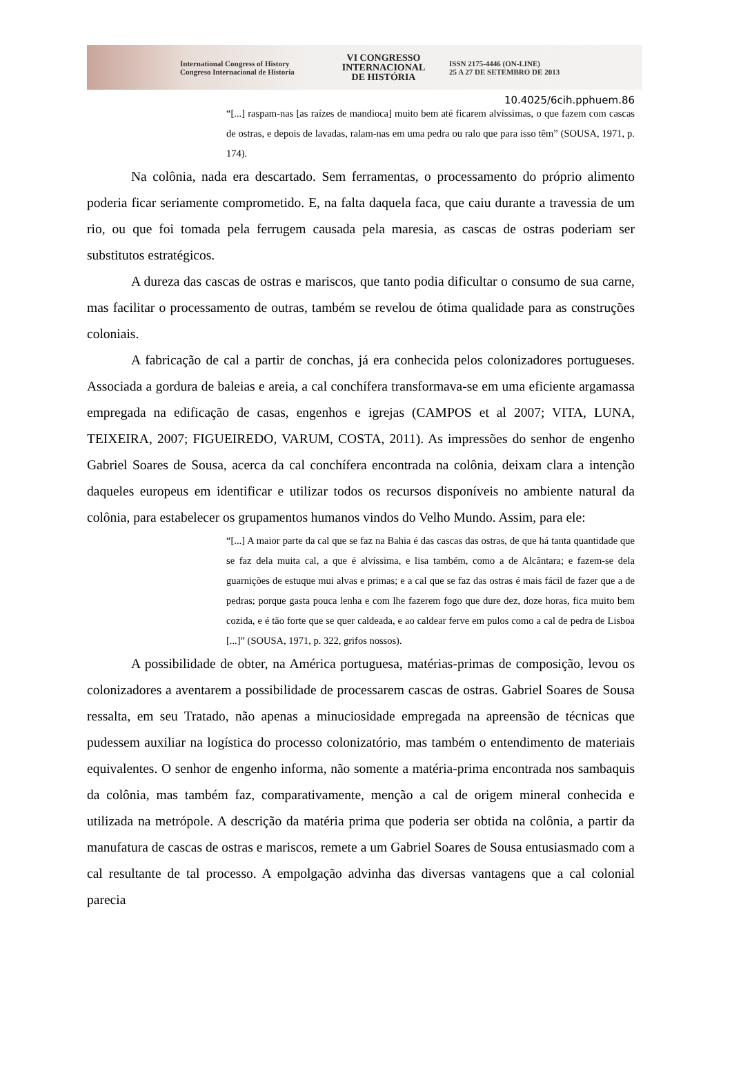International Congress of History
Congreso Internacional de Historia
VI CONGRESSO
INTERNACIONAL
DE HISTÓRIA
ISSN 2175-4446 (ON-LINE)
25 A 27 DE SETEMBRO DE 2013
10.4025/6cih.pphuem.86
“[...] raspam-nas [as raízes de mandioca] muito bem até ficarem alvíssimas, o que fazem com cascas de ostras, e depois de lavadas, ralam-nas em uma pedra ou ralo que para isso têm” (SOUSA, 1971, p. 174).
Na colônia, nada era descartado. Sem ferramentas, o processamento do próprio alimento poderia ficar seriamente comprometido. E, na falta daquela faca, que caiu durante a travessia de um rio, ou que foi tomada pela ferrugem causada pela maresia, as cascas de ostras poderiam ser substitutos estratégicos.
A dureza das cascas de ostras e mariscos, que tanto podia dificultar o consumo de sua carne, mas facilitar o processamento de outras, também se revelou de ótima qualidade para as construções coloniais.
A fabricação de cal a partir de conchas, já era conhecida pelos colonizadores portugueses. Associada a gordura de baleias e areia, a cal conchífera transformava-se em uma eficiente argamassa empregada na edificação de casas, engenhos e igrejas (CAMPOS et al 2007; VITA, LUNA, TEIXEIRA, 2007; FIGUEIREDO, VARUM, COSTA, 2011). As impressões do senhor de engenho Gabriel Soares de Sousa, acerca da cal conchífera encontrada na colônia, deixam clara a intenção daqueles europeus em identificar e utilizar todos os recursos disponíveis no ambiente natural da colônia, para estabelecer os grupamentos humanos vindos do Velho Mundo. Assim, para ele:
“[...] A maior parte da cal que se faz na Bahia é das cascas das ostras, de que há tanta quantidade que se faz dela muita cal, a que é alvíssima, e lisa também, como a de Alcântara; e fazem-se dela guarnições de estuque mui alvas e primas; e a cal que se faz das ostras é mais fácil de fazer que a de pedras; porque gasta pouca lenha e com lhe fazerem fogo que dure dez, doze horas, fica muito bem cozida, e é tão forte que se quer caldeada, e ao caldear ferve em pulos como a cal de pedra de Lisboa [...]” (SOUSA, 1971, p. 322, grifos nossos).
A possibilidade de obter, na América portuguesa, matérias-primas de composição, levou os colonizadores a aventarem a possibilidade de processarem cascas de ostras. Gabriel Soares de Sousa ressalta, em seu Tratado, não apenas a minuciosidade empregada na apreensão de técnicas que pudessem auxiliar na logística do processo colonizatório, mas também o entendimento de materiais equivalentes. O senhor de engenho informa, não somente a matéria-prima encontrada nos sambaquis da colônia, mas também faz, comparativamente, menção a cal de origem mineral conhecida e utilizada na metrópole. A descrição da matéria prima que poderia ser obtida na colônia, a partir da manufatura de cascas de ostras e mariscos, remete a um Gabriel Soares de Sousa entusiasmado com a cal resultante de tal processo. A empolgação advinha das diversas vantagens que a cal colonial parecia